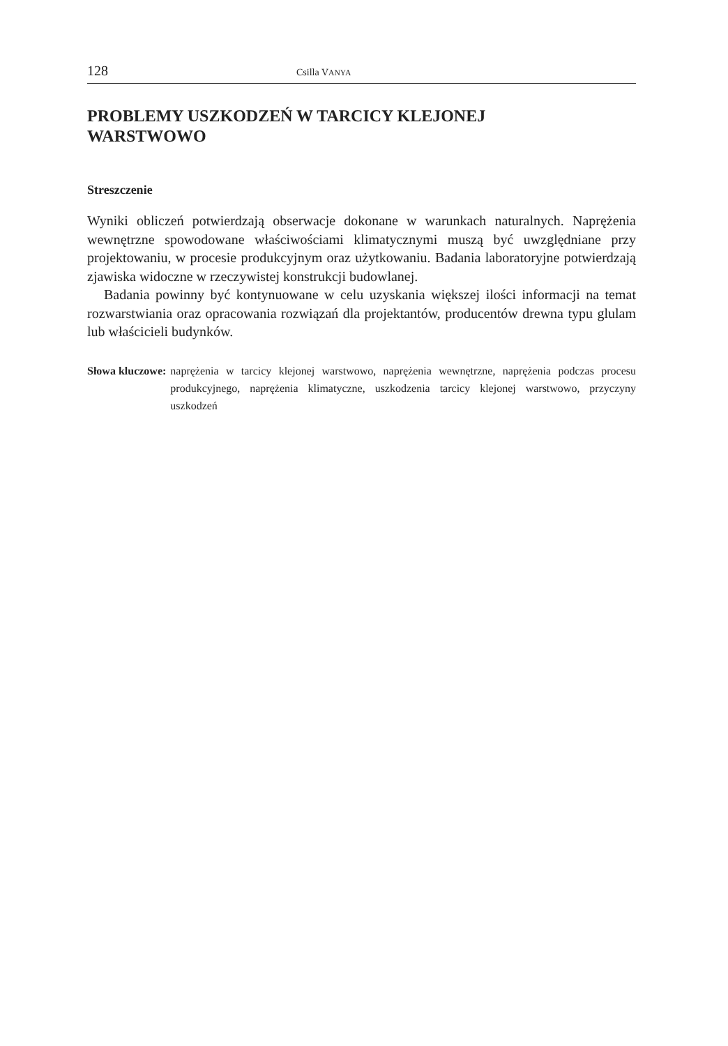128 Csilla VANYA
PROBLEMY USZKODZEŃ W TARCICY KLEJONEJ
WARSTWOWO
Streszczenie
Wyniki obliczeń potwierdzają obserwacje dokonane w warunkach naturalnych. Naprężenia wewnętrzne spowodowane właściwościami klimatycznymi muszą być uwzględniane przy projektowaniu, w procesie produkcyjnym oraz użytkowaniu. Badania laboratoryjne potwierdzają zjawiska widoczne w rzeczywistej konstrukcji budowlanej.
Badania powinny być kontynuowane w celu uzyskania większej ilości informacji na temat rozwarstwiania oraz opracowania rozwiązań dla projektantów, producentów drewna typu glulam lub właścicieli budynków.
Słowa kluczowe: naprężenia w tarcicy klejonej warstwowo, naprężenia wewnętrzne, naprężenia podczas procesu produkcyjnego, naprężenia klimatyczne, uszkodzenia tarcicy klejonej warstwowo, przyczyny uszkodzeń